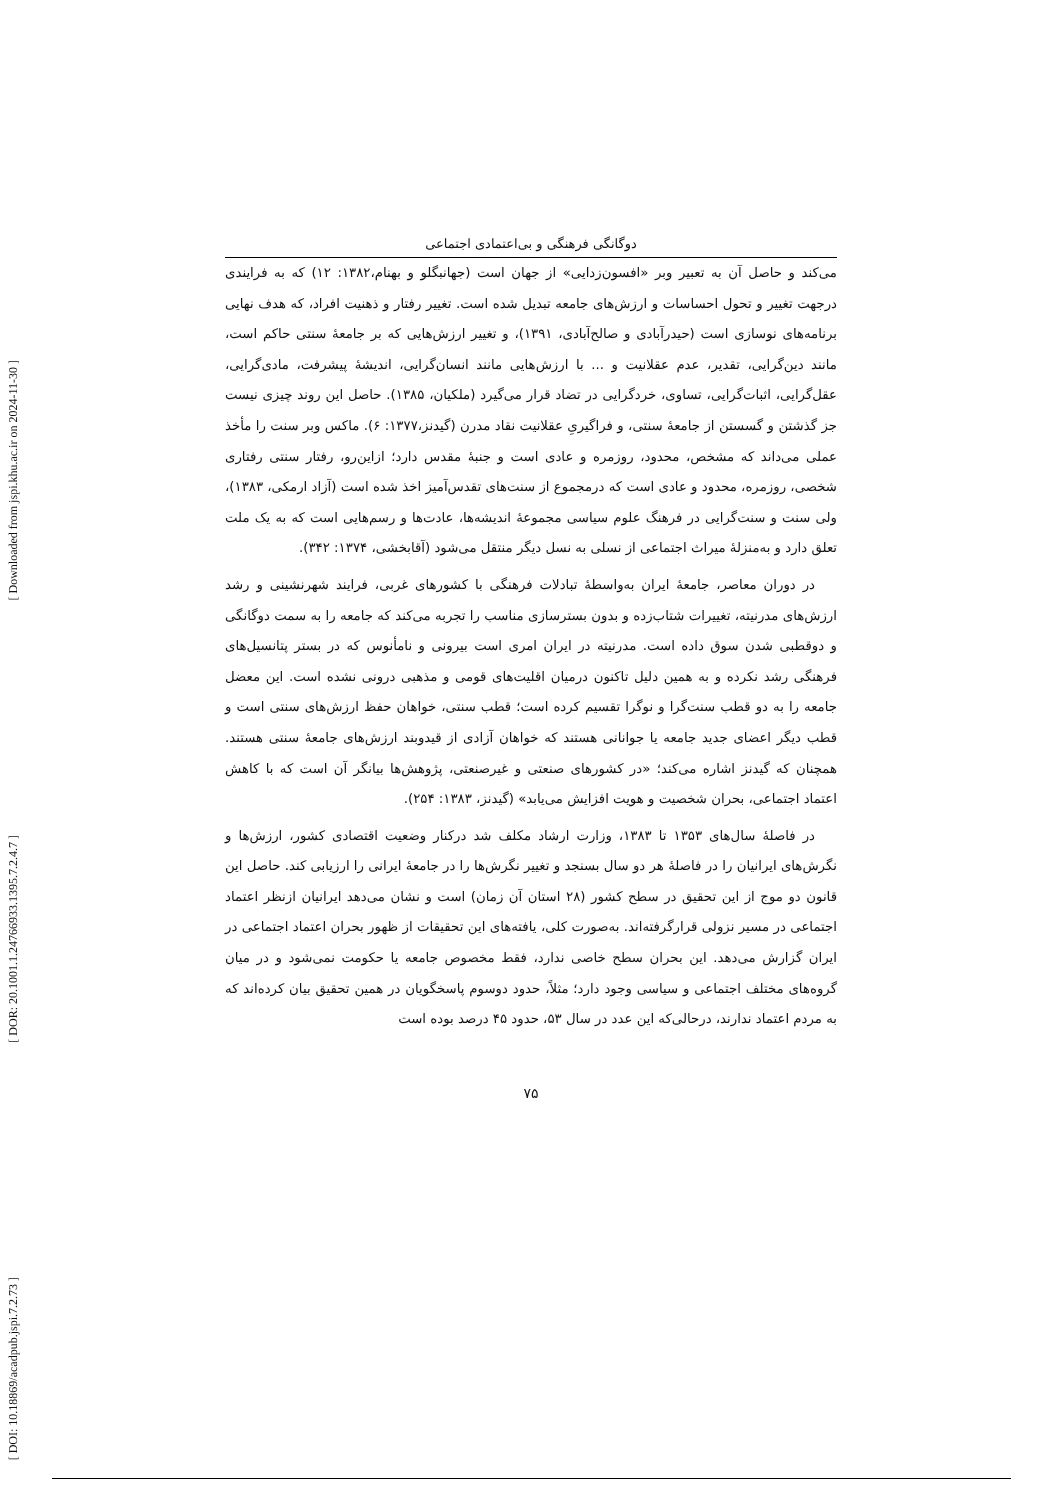[ Downloaded from jspi.khu.ac.ir on 2024-11-30 ]
[ DOR: 20.1001.1.24766933.1395.7.2.4.7 ]
[ DOI: 10.18869/acadpub.jspi.7.2.73 ]
دوگانگی فرهنگی و بی‌اعتمادی اجتماعی
می‌کند و حاصل آن به تعبیر وبر «افسون‌زدایی» از جهان است (جهانبگلو و بهنام،۱۳۸۲: ۱۲) که به فرایندی درجهت تغییر و تحول احساسات و ارزش‌های جامعه تبدیل شده است. تغییر رفتار و ذهنیت افراد، که هدف نهایی برنامه‌های نوسازی است (حیدرآبادی و صالح‌آبادی، ۱۳۹۱)، و تغییر ارزش‌هایی که بر جامعهٔ سنتی حاکم است، مانند دین‌گرایی، تقدیر، عدم عقلانیت و ... با ارزش‌هایی مانند انسان‌گرایی، اندیشهٔ پیشرفت، مادی‌گرایی، عقل‌گرایی، اثبات‌گرایی، تساوی، خردگرایی در تضاد قرار می‌گیرد (ملکیان، ۱۳۸۵). حاصل این روند چیزی نیست جز گذشتن و گسستن از جامعهٔ سنتی، و فراگیریِ عقلانیت نقاد مدرن (گیدنز،۱۳۷۷: ۶). ماکس وبر سنت را مأخذ عملی می‌داند که مشخص، محدود، روزمره و عادی است و جنبهٔ مقدس دارد؛ ازاین‌رو، رفتار سنتی رفتاری شخصی، روزمره، محدود و عادی است که درمجموع از سنت‌های تقدس‌آمیز اخذ شده است (آزاد ارمکی، ۱۳۸۳)، ولی سنت و سنت‌گرایی در فرهنگ علوم سیاسی مجموعهٔ اندیشه‌ها، عادت‌ها و رسم‌هایی است که به یک ملت تعلق دارد و به‌منزلهٔ میراث اجتماعی از نسلی به نسل دیگر منتقل می‌شود (آقابخشی، ۱۳۷۴: ۳۴۲).
در دوران معاصر، جامعهٔ ایران به‌واسطهٔ تبادلات فرهنگی با کشورهای غربی، فرایند شهرنشینی و رشد ارزش‌های مدرنیته، تغییرات شتاب‌زده و بدون بسترسازی مناسب را تجربه می‌کند که جامعه را به سمت دوگانگی و دوقطبی شدن سوق داده است. مدرنیته در ایران امری است بیرونی و نامأنوس که در بستر پتانسیل‌های فرهنگی رشد نکرده و به همین دلیل تاکنون درمیان اقلیت‌های قومی و مذهبی درونی نشده است. این معضل جامعه را به دو قطب سنت‌گرا و نوگرا تقسیم کرده است؛ قطب سنتی، خواهان حفظ ارزش‌های سنتی است و قطب دیگر اعضای جدید جامعه یا جوانانی هستند که خواهان آزادی از قیدوبند ارزش‌های جامعهٔ سنتی هستند. همچنان که گیدنز اشاره می‌کند؛ «در کشورهای صنعتی و غیرصنعتی، پژوهش‌ها بیانگر آن است که با کاهش اعتماد اجتماعی، بحران شخصیت و هویت افزایش می‌یابد» (گیدنز، ۱۳۸۳: ۲۵۴).
در فاصلهٔ سال‌های ۱۳۵۳ تا ۱۳۸۳، وزارت ارشاد مکلف شد درکنار وضعیت اقتصادی کشور، ارزش‌ها و نگرش‌های ایرانیان را در فاصلهٔ هر دو سال بسنجد و تغییر نگرش‌ها را در جامعهٔ ایرانی را ارزیابی کند. حاصل این قانون دو موج از این تحقیق در سطح کشور (۲۸ استان آن زمان) است و نشان می‌دهد ایرانیان ازنظر اعتماد اجتماعی در مسیر نزولی قرارگرفته‌اند. به‌صورت کلی، یافته‌های این تحقیقات از ظهور بحران اعتماد اجتماعی در ایران گزارش می‌دهد. این بحران سطح خاصی ندارد، فقط مخصوص جامعه یا حکومت نمی‌شود و در میان گروه‌های مختلف اجتماعی و سیاسی وجود دارد؛ مثلاً، حدود دوسوم پاسخگویان در همین تحقیق بیان کرده‌اند که به مردم اعتماد ندارند، درحالی‌که این عدد در سال ۵۳، حدود ۴۵ درصد بوده است
۷۵